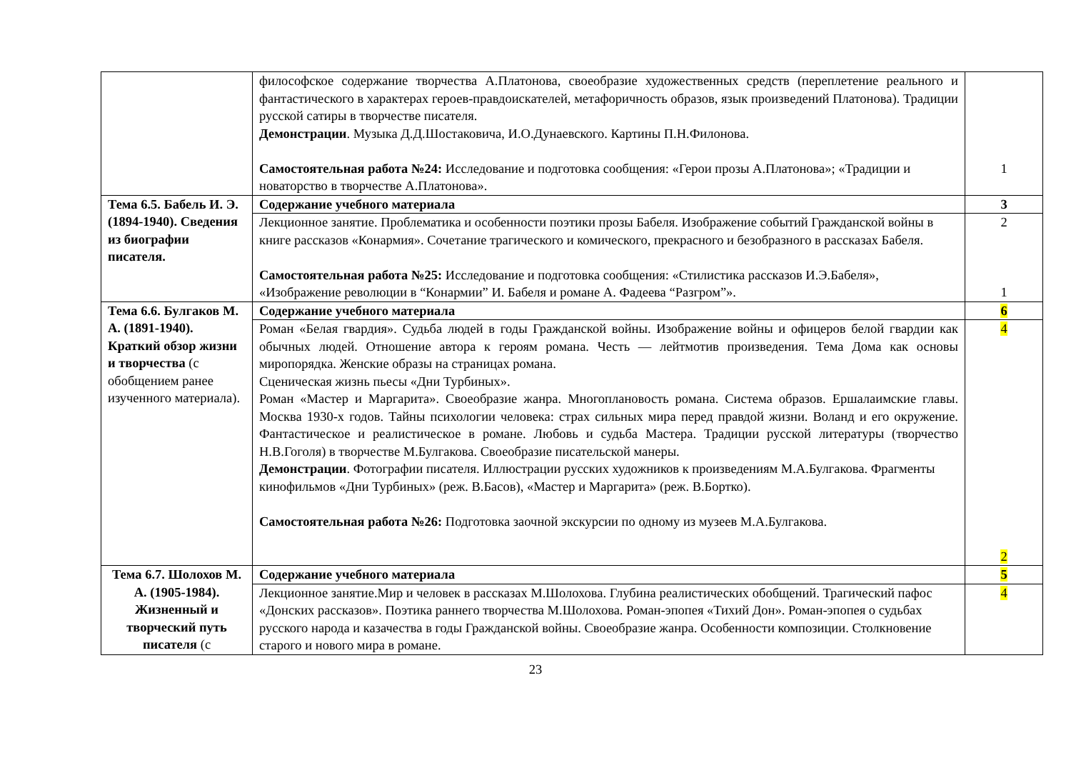| | философское содержание творчества А.Платонова, своеобразие художественных средств (переплетение реального и фантастического в характерах героев-правдоискателей, метафоричность образов, язык произведений Платонова). Традиции русской сатиры в творчестве писателя. Демонстрации . Музыка Д.Д.Шостаковича, И.О.Дунаевского. Картины П.Н.Филонова. Самостоятельная работа №24: Исследование и подготовка сообщения: «Герои прозы А.Платонова»; «Традиции и новаторство в творчестве А.Платонова». | 1 |
| Тема 6.5. Бабель И. Э. (1894-1940). Сведения из биографии писателя. | Содержание учебного материала | 3 |
| | Лекционное занятие. Проблематика и особенности поэтики прозы Бабеля. Изображение событий Гражданской войны в книге рассказов «Конармия». Сочетание трагического и комического, прекрасного и безобразного в рассказах Бабеля. Самостоятельная работа №25: Исследование и подготовка сообщения: «Стилистика рассказов И.Э.Бабеля», «Изображение революции в “Конармии” И. Бабеля и романе А. Фадеева “Разгром”». | 2 1 |
| Тема 6.6. Булгаков М. А. (1891-1940). Краткий обзор жизни и творчества (с обобщением ранее изученного материала). | Содержание учебного материала | 6 |
| | Роман «Белая гвардия». Судьба людей в годы Гражданской войны. Изображение войны и офицеров белой гвардии как обычных людей. Отношение автора к героям романа. Честь — лейтмотив произведения. Тема Дома как основы миропорядка. Женские образы на страницах романа. Сценическая жизнь пьесы «Дни Турбиных». Роман «Мастер и Маргарита». Своеобразие жанра. Многоплановость романа. Система образов. Ершалаимские главы. Москва 1930-х годов. Тайны психологии человека: страх сильных мира перед правдой жизни. Воланд и его окружение. Фантастическое и реалистическое в романе. Любовь и судьба Мастера. Традиции русской литературы (творчество Н.В.Гоголя) в творчестве М.Булгакова. Своеобразие писательской манеры. Демонстрации . Фотографии писателя. Иллюстрации русских художников к произведениям М.А.Булгакова. Фрагменты кинофильмов «Дни Турбиных» (реж. В.Басов), «Мастер и Маргарита» (реж. В.Бортко). Самостоятельная работа №26: Подготовка заочной экскурсии по одному из музеев М.А.Булгакова. | 4 2 |
| Тема 6.7. Шолохов М. А. (1905-1984). Жизненный и творческий путь писателя (с | Содержание учебного материала | 5 |
| | Лекционное занятие.Мир и человек в рассказах М.Шолохова. Глубина реалистических обобщений. Трагический пафос «Донских рассказов». Поэтика раннего творчества М.Шолохова. Роман-эпопея «Тихий Дон». Роман-эпопея о судьбах русского народа и казачества в годы Гражданской войны. Своеобразие жанра. Особенности композиции. Столкновение старого и нового мира в романе. | 4 |
23